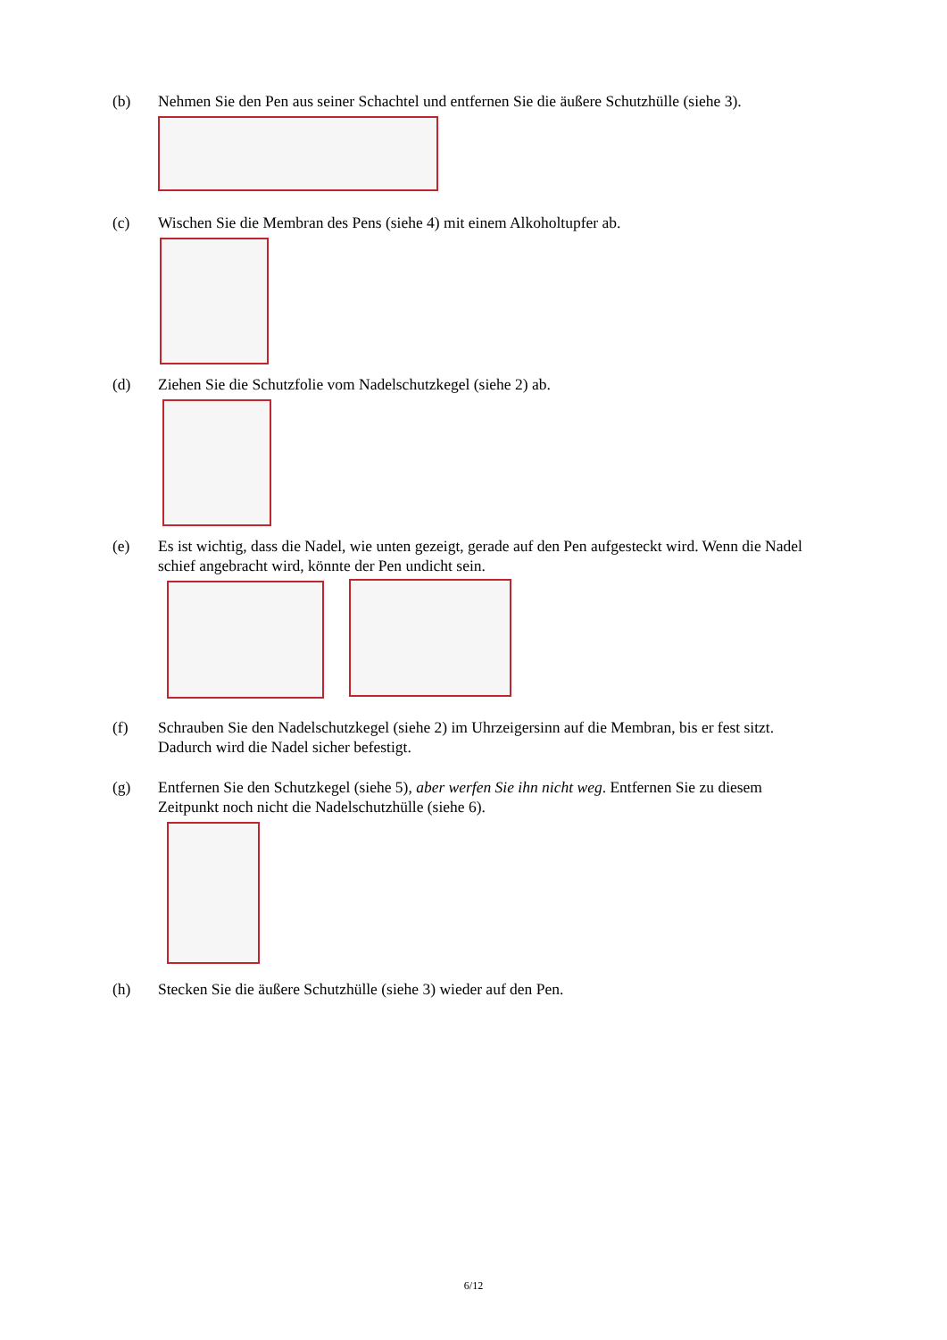(b) Nehmen Sie den Pen aus seiner Schachtel und entfernen Sie die äußere Schutzhülle (siehe 3).
(c) Wischen Sie die Membran des Pens (siehe 4) mit einem Alkoholtupfer ab.
(d) Ziehen Sie die Schutzfolie vom Nadelschutzkegel (siehe 2) ab.
(e) Es ist wichtig, dass die Nadel, wie unten gezeigt, gerade auf den Pen aufgesteckt wird. Wenn die Nadel schief angebracht wird, könnte der Pen undicht sein.
(f) Schrauben Sie den Nadelschutzkegel (siehe 2) im Uhrzeigersinn auf die Membran, bis er fest sitzt. Dadurch wird die Nadel sicher befestigt.
(g) Entfernen Sie den Schutzkegel (siehe 5), aber werfen Sie ihn nicht weg. Entfernen Sie zu diesem Zeitpunkt noch nicht die Nadelschutzhülle (siehe 6).
(h) Stecken Sie die äußere Schutzhülle (siehe 3) wieder auf den Pen.
6/12